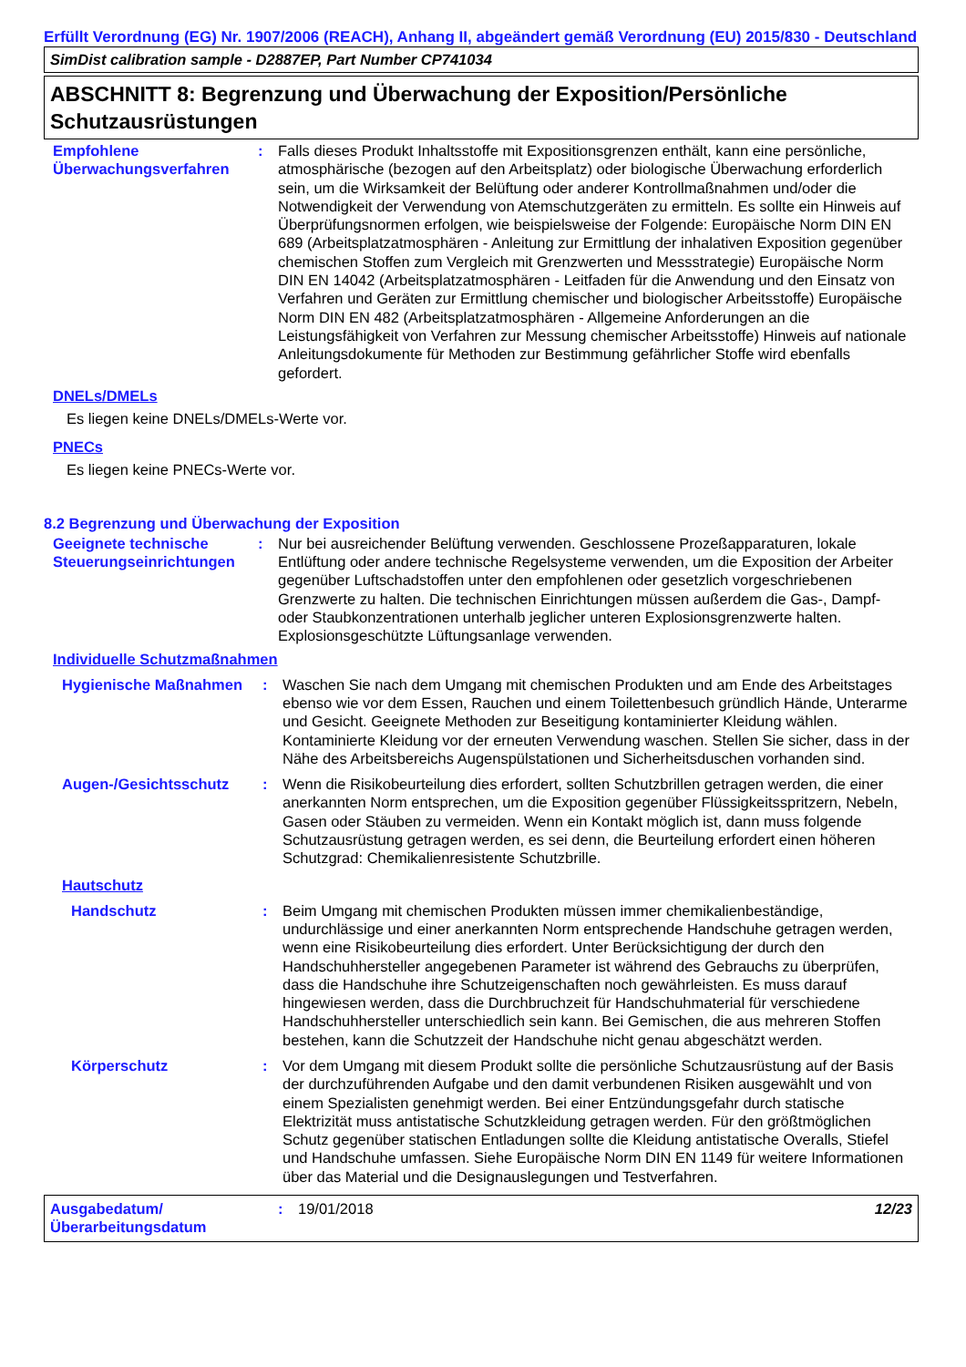Erfüllt Verordnung (EG) Nr. 1907/2006 (REACH), Anhang II, abgeändert gemäß Verordnung (EU) 2015/830 - Deutschland
SimDist calibration sample - D2887EP, Part Number CP741034
ABSCHNITT 8: Begrenzung und Überwachung der Exposition/Persönliche Schutzausrüstungen
Empfohlene Überwachungsverfahren
: Falls dieses Produkt Inhaltsstoffe mit Expositionsgrenzen enthält, kann eine persönliche, atmosphärische (bezogen auf den Arbeitsplatz) oder biologische Überwachung erforderlich sein, um die Wirksamkeit der Belüftung oder anderer Kontrollmaßnahmen und/oder die Notwendigkeit der Verwendung von Atemschutzgeräten zu ermitteln. Es sollte ein Hinweis auf Überprüfungsnormen erfolgen, wie beispielsweise der Folgende: Europäische Norm DIN EN 689 (Arbeitsplatzatmosphären - Anleitung zur Ermittlung der inhalativen Exposition gegenüber chemischen Stoffen zum Vergleich mit Grenzwerten und Messstrategie) Europäische Norm DIN EN 14042 (Arbeitsplatzatmosphären - Leitfaden für die Anwendung und den Einsatz von Verfahren und Geräten zur Ermittlung chemischer und biologischer Arbeitsstoffe) Europäische Norm DIN EN 482 (Arbeitsplatzatmosphären - Allgemeine Anforderungen an die Leistungsfähigkeit von Verfahren zur Messung chemischer Arbeitsstoffe) Hinweis auf nationale Anleitungsdokumente für Methoden zur Bestimmung gefährlicher Stoffe wird ebenfalls gefordert.
DNELs/DMELs
Es liegen keine DNELs/DMELs-Werte vor.
PNECs
Es liegen keine PNECs-Werte vor.
8.2 Begrenzung und Überwachung der Exposition
Geeignete technische Steuerungseinrichtungen
: Nur bei ausreichender Belüftung verwenden. Geschlossene Prozeßapparaturen, lokale Entlüftung oder andere technische Regelsysteme verwenden, um die Exposition der Arbeiter gegenüber Luftschadstoffen unter den empfohlenen oder gesetzlich vorgeschriebenen Grenzwerte zu halten. Die technischen Einrichtungen müssen außerdem die Gas-, Dampf- oder Staubkonzentrationen unterhalb jeglicher unteren Explosionsgrenzwerte halten. Explosionsgeschützte Lüftungsanlage verwenden.
Individuelle Schutzmaßnahmen
Hygienische Maßnahmen : Waschen Sie nach dem Umgang mit chemischen Produkten und am Ende des Arbeitstages ebenso wie vor dem Essen, Rauchen und einem Toilettenbesuch gründlich Hände, Unterarme und Gesicht. Geeignete Methoden zur Beseitigung kontaminierter Kleidung wählen. Kontaminierte Kleidung vor der erneuten Verwendung waschen. Stellen Sie sicher, dass in der Nähe des Arbeitsbereichs Augenspülstationen und Sicherheitsduschen vorhanden sind.
Augen-/Gesichtsschutz : Wenn die Risikobeurteilung dies erfordert, sollten Schutzbrillen getragen werden, die einer anerkannten Norm entsprechen, um die Exposition gegenüber Flüssigkeitsspritzern, Nebeln, Gasen oder Stäuben zu vermeiden. Wenn ein Kontakt möglich ist, dann muss folgende Schutzausrüstung getragen werden, es sei denn, die Beurteilung erfordert einen höheren Schutzgrad: Chemikalienresistente Schutzbrille.
Hautschutz
Handschutz : Beim Umgang mit chemischen Produkten müssen immer chemikalienbeständige, undurchlässige und einer anerkannten Norm entsprechende Handschuhe getragen werden, wenn eine Risikobeurteilung dies erfordert. Unter Berücksichtigung der durch den Handschuhhersteller angegebenen Parameter ist während des Gebrauchs zu überprüfen, dass die Handschuhe ihre Schutzeigenschaften noch gewährleisten. Es muss darauf hingewiesen werden, dass die Durchbruchzeit für Handschuhmaterial für verschiedene Handschuhhersteller unterschiedlich sein kann. Bei Gemischen, die aus mehreren Stoffen bestehen, kann die Schutzzeit der Handschuhe nicht genau abgeschätzt werden.
Körperschutz : Vor dem Umgang mit diesem Produkt sollte die persönliche Schutzausrüstung auf der Basis der durchzuführenden Aufgabe und den damit verbundenen Risiken ausgewählt und von einem Spezialisten genehmigt werden. Bei einer Entzündungsgefahr durch statische Elektrizität muss antistatische Schutzkleidung getragen werden. Für den größtmöglichen Schutz gegenüber statischen Entladungen sollte die Kleidung antistatische Overalls, Stiefel und Handschuhe umfassen. Siehe Europäische Norm DIN EN 1149 für weitere Informationen über das Material und die Designauslegungen und Testverfahren.
Ausgabedatum/ Überarbeitungsdatum
: 19/01/2018 12/23